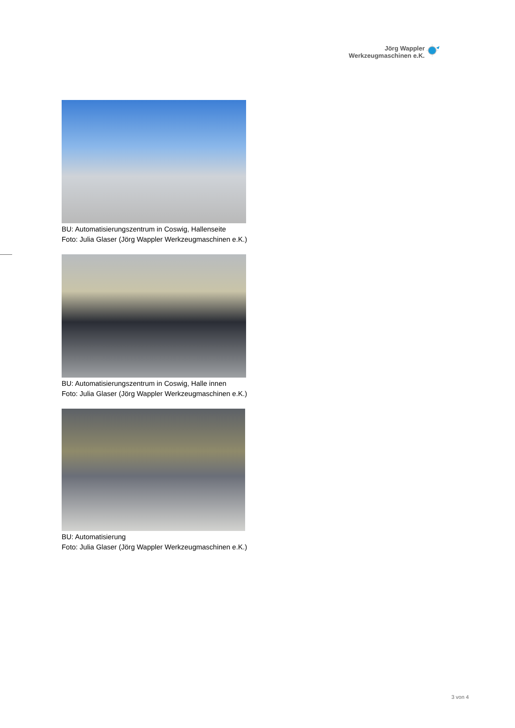Jörg Wappler
Werkzeugmaschinen e.K.
BU: Automatisierungszentrum in Coswig, Hallenseite
Foto: Julia Glaser (Jörg Wappler Werkzeugmaschinen e.K.)
BU: Automatisierungszentrum in Coswig, Halle innen
Foto: Julia Glaser (Jörg Wappler Werkzeugmaschinen e.K.)
BU: Automatisierung
Foto: Julia Glaser (Jörg Wappler Werkzeugmaschinen e.K.)
3 von 4